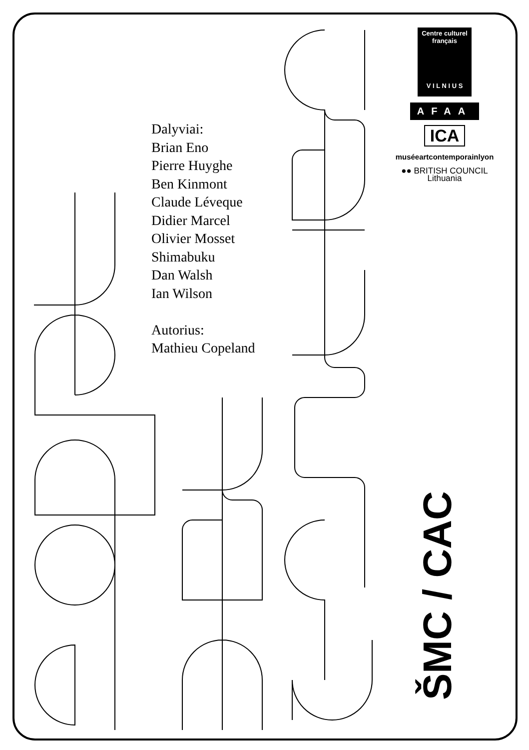Dalyviai:
Brian Eno
Pierre Huyghe
Ben Kinmont
Claude Léveque
Didier Marcel
Olivier Mosset
Shimabuku
Dan Walsh
Ian Wilson
Autorius:
Mathieu Copeland
Centre culturel
français
V I L N I U S
AFAA
ICA
muséeartcontemporainlyon
●● BRITISH COUNCIL
Lithuania
ŠMC / CAC